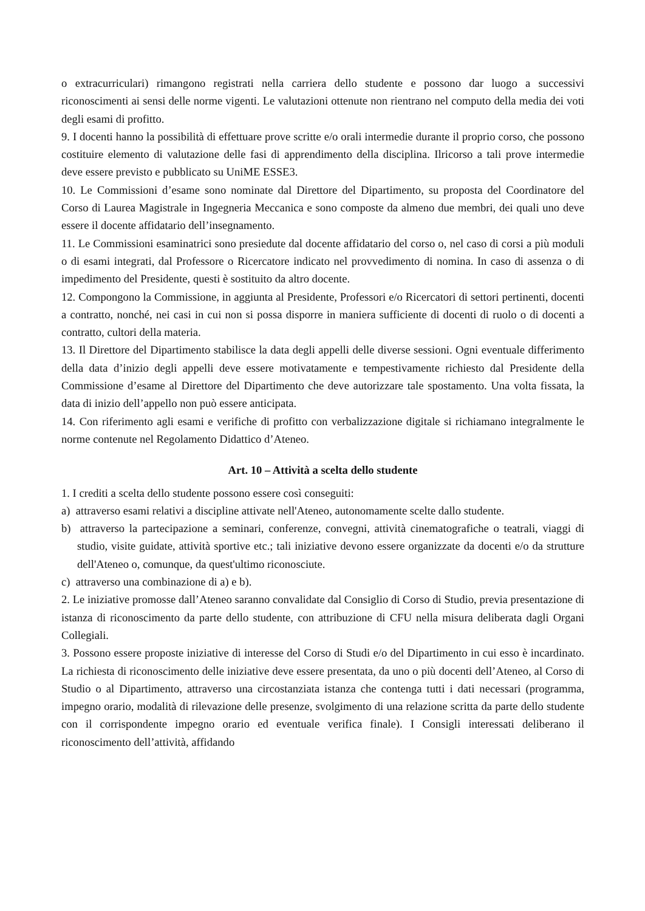o extracurriculari) rimangono registrati nella carriera dello studente e possono dar luogo a successivi riconoscimenti ai sensi delle norme vigenti. Le valutazioni ottenute non rientrano nel computo della media dei voti degli esami di profitto.
9. I docenti hanno la possibilità di effettuare prove scritte e/o orali intermedie durante il proprio corso, che possono costituire elemento di valutazione delle fasi di apprendimento della disciplina. Ilricorso a tali prove intermedie deve essere previsto e pubblicato su UniME ESSE3.
10. Le Commissioni d’esame sono nominate dal Direttore del Dipartimento, su proposta del Coordinatore del Corso di Laurea Magistrale in Ingegneria Meccanica e sono composte da almeno due membri, dei quali uno deve essere il docente affidatario dell’insegnamento.
11. Le Commissioni esaminatrici sono presiedute dal docente affidatario del corso o, nel caso di corsi a più moduli o di esami integrati, dal Professore o Ricercatore indicato nel provvedimento di nomina. In caso di assenza o di impedimento del Presidente, questi è sostituito da altro docente.
12. Compongono la Commissione, in aggiunta al Presidente, Professori e/o Ricercatori di settori pertinenti, docenti a contratto, nonché, nei casi in cui non si possa disporre in maniera sufficiente di docenti di ruolo o di docenti a contratto, cultori della materia.
13. Il Direttore del Dipartimento stabilisce la data degli appelli delle diverse sessioni. Ogni eventuale differimento della data d’inizio degli appelli deve essere motivatamente e tempestivamente richiesto dal Presidente della Commissione d’esame al Direttore del Dipartimento che deve autorizzare tale spostamento. Una volta fissata, la data di inizio dell’appello non può essere anticipata.
14. Con riferimento agli esami e verifiche di profitto con verbalizzazione digitale si richiamano integralmente le norme contenute nel Regolamento Didattico d’Ateneo.
Art. 10 – Attività a scelta dello studente
1. I crediti a scelta dello studente possono essere così conseguiti:
a) attraverso esami relativi a discipline attivate nell'Ateneo, autonomamente scelte dallo studente.
b) attraverso la partecipazione a seminari, conferenze, convegni, attività cinematografiche o teatrali, viaggi di studio, visite guidate, attività sportive etc.; tali iniziative devono essere organizzate da docenti e/o da strutture dell'Ateneo o, comunque, da quest'ultimo riconosciute.
c) attraverso una combinazione di a) e b).
2. Le iniziative promosse dall’Ateneo saranno convalidate dal Consiglio di Corso di Studio, previa presentazione di istanza di riconoscimento da parte dello studente, con attribuzione di CFU nella misura deliberata dagli Organi Collegiali.
3. Possono essere proposte iniziative di interesse del Corso di Studi e/o del Dipartimento in cui esso è incardinato. La richiesta di riconoscimento delle iniziative deve essere presentata, da uno o più docenti dell’Ateneo, al Corso di Studio o al Dipartimento, attraverso una circostanziata istanza che contenga tutti i dati necessari (programma, impegno orario, modalità di rilevazione delle presenze, svolgimento di una relazione scritta da parte dello studente con il corrispondente impegno orario ed eventuale verifica finale). I Consigli interessati deliberano il riconoscimento dell’attività, affidando